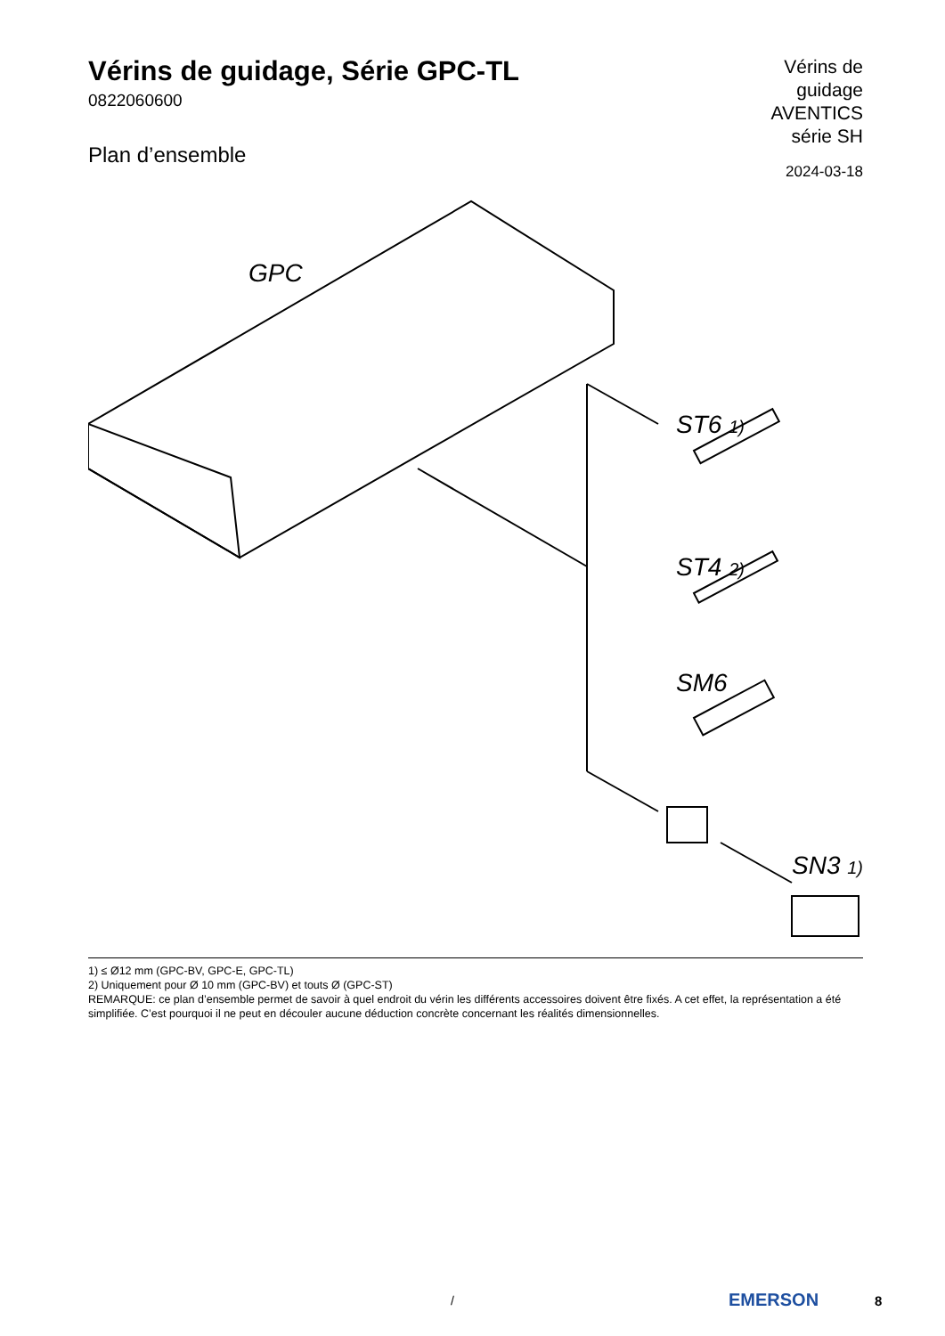Vérins de guidage, Série GPC-TL
0822060600
Plan d’ensemble
Vérins de
guidage
AVENTICS
série SH
2024-03-18
GPC
ST6 1)
ST4 2)
SM6
SN3 1)
1) ≤ Ø12 mm (GPC-BV, GPC-E, GPC-TL)
2) Uniquement pour Ø 10 mm (GPC-BV) et touts Ø (GPC-ST)
REMARQUE: ce plan d’ensemble permet de savoir à quel endroit du vérin les différents accessoires doivent être fixés. A cet effet, la représentation a été simplifiée. C’est pourquoi il ne peut en découler aucune déduction concrète concernant les réalités dimensionnelles.
/ EMERSON 8